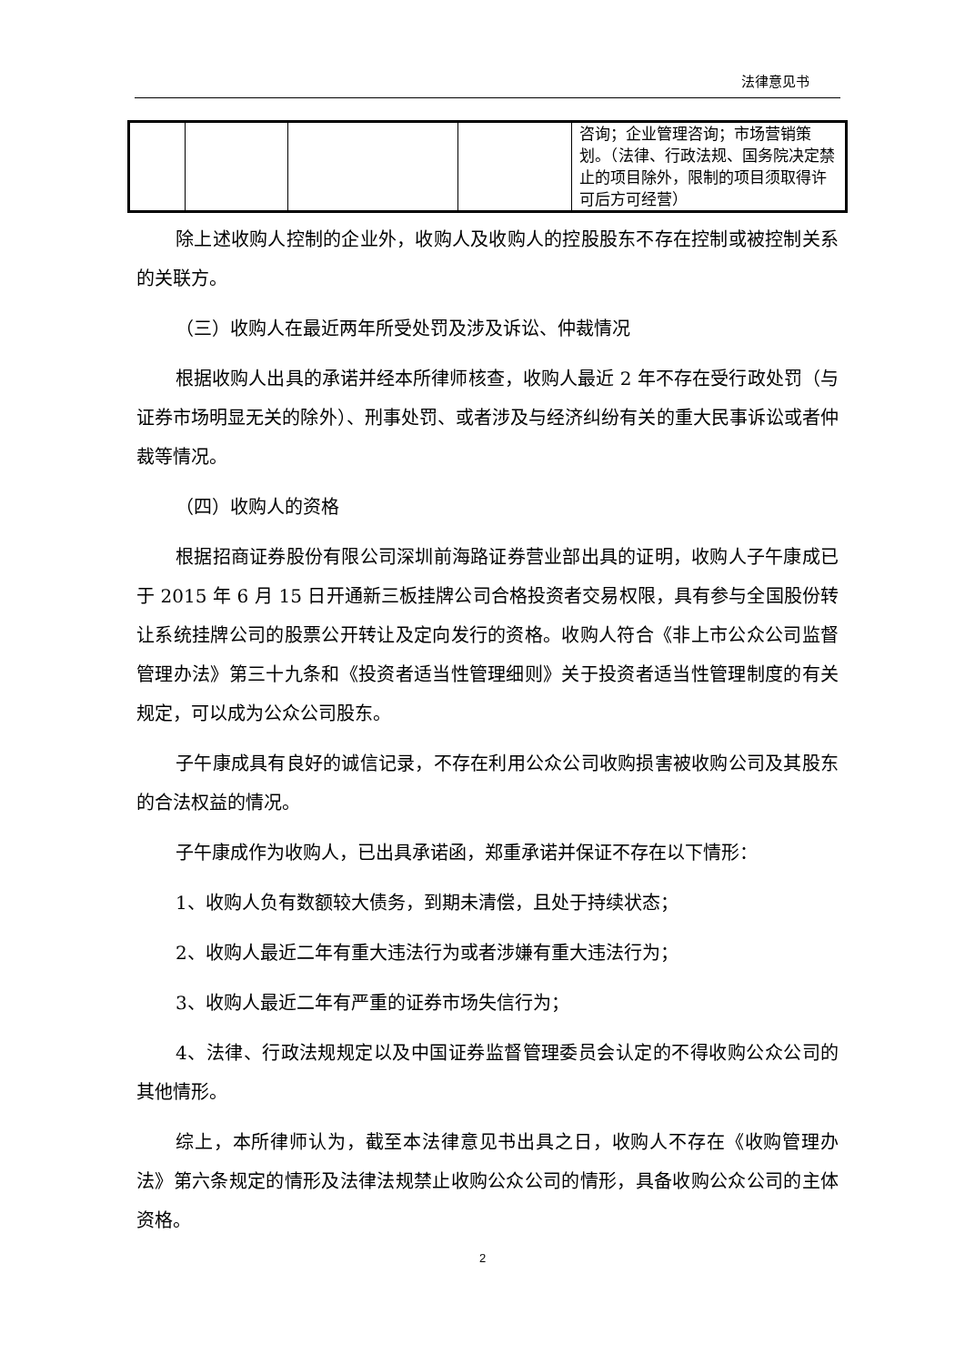法律意见书
| | | | | 咨询；企业管理咨询；市场营销策划。（法律、行政法规、国务院决定禁止的项目除外，限制的项目须取得许可后方可经营） |
除上述收购人控制的企业外，收购人及收购人的控股股东不存在控制或被控制关系的关联方。
（三）收购人在最近两年所受处罚及涉及诉讼、仲裁情况
根据收购人出具的承诺并经本所律师核查，收购人最近 2 年不存在受行政处罚（与证券市场明显无关的除外）、刑事处罚、或者涉及与经济纠纷有关的重大民事诉讼或者仲裁等情况。
（四）收购人的资格
根据招商证券股份有限公司深圳前海路证券营业部出具的证明，收购人子午康成已于 2015 年 6 月 15 日开通新三板挂牌公司合格投资者交易权限，具有参与全国股份转让系统挂牌公司的股票公开转让及定向发行的资格。收购人符合《非上市公众公司监督管理办法》第三十九条和《投资者适当性管理细则》关于投资者适当性管理制度的有关规定，可以成为公众公司股东。
子午康成具有良好的诚信记录，不存在利用公众公司收购损害被收购公司及其股东的合法权益的情况。
子午康成作为收购人，已出具承诺函，郑重承诺并保证不存在以下情形：
1、收购人负有数额较大债务，到期未清偿，且处于持续状态；
2、收购人最近二年有重大违法行为或者涉嫌有重大违法行为；
3、收购人最近二年有严重的证券市场失信行为；
4、法律、行政法规规定以及中国证券监督管理委员会认定的不得收购公众公司的其他情形。
综上，本所律师认为，截至本法律意见书出具之日，收购人不存在《收购管理办法》第六条规定的情形及法律法规禁止收购公众公司的情形，具备收购公众公司的主体资格。
2